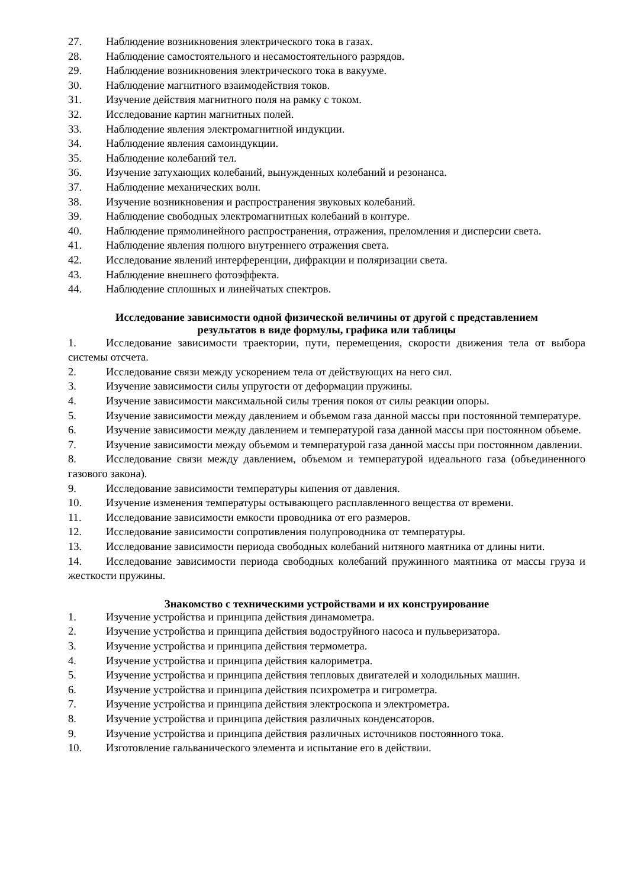27. Наблюдение возникновения электрического тока в газах.
28. Наблюдение самостоятельного и несамостоятельного разрядов.
29. Наблюдение возникновения электрического тока в вакууме.
30. Наблюдение магнитного взаимодействия токов.
31. Изучение действия магнитного поля на рамку с током.
32. Исследование картин магнитных полей.
33. Наблюдение явления электромагнитной индукции.
34. Наблюдение явления самоиндукции.
35. Наблюдение колебаний тел.
36. Изучение затухающих колебаний, вынужденных колебаний и резонанса.
37. Наблюдение механических волн.
38. Изучение возникновения и распространения звуковых колебаний.
39. Наблюдение свободных электромагнитных колебаний в контуре.
40. Наблюдение прямолинейного распространения, отражения, преломления и дисперсии света.
41. Наблюдение явления полного внутреннего отражения света.
42. Исследование явлений интерференции, дифракции и поляризации света.
43. Наблюдение внешнего фотоэффекта.
44. Наблюдение сплошных и линейчатых спектров.
Исследование зависимости одной физической величины от другой с представлением
результатов в виде формулы, графика или таблицы
1. Исследование зависимости траектории, пути, перемещения, скорости движения тела от выбора системы отсчета.
2. Исследование связи между ускорением тела от действующих на него сил.
3. Изучение зависимости силы упругости от деформации пружины.
4. Изучение зависимости максимальной силы трения покоя от силы реакции опоры.
5. Изучение зависимости между давлением и объемом газа данной массы при постоянной температуре.
6. Изучение зависимости между давлением и температурой газа данной массы при постоянном объеме.
7. Изучение зависимости между объемом и температурой газа данной массы при постоянном давлении.
8. Исследование связи между давлением, объемом и температурой идеального газа (объединенного газового закона).
9. Исследование зависимости температуры кипения от давления.
10. Изучение изменения температуры остывающего расплавленного вещества от времени.
11. Исследование зависимости емкости проводника от его размеров.
12. Исследование зависимости сопротивления полупроводника от температуры.
13. Исследование зависимости периода свободных колебаний нитяного маятника от длины нити.
14. Исследование зависимости периода свободных колебаний пружинного маятника от массы груза и жесткости пружины.
Знакомство с техническими устройствами и их конструирование
1. Изучение устройства и принципа действия динамометра.
2. Изучение устройства и принципа действия водоструйного насоса и пульверизатора.
3. Изучение устройства и принципа действия термометра.
4. Изучение устройства и принципа действия калориметра.
5. Изучение устройства и принципа действия тепловых двигателей и холодильных машин.
6. Изучение устройства и принципа действия психрометра и гигрометра.
7. Изучение устройства и принципа действия электроскопа и электрометра.
8. Изучение устройства и принципа действия различных конденсаторов.
9. Изучение устройства и принципа действия различных источников постоянного тока.
10. Изготовление гальванического элемента и испытание его в действии.